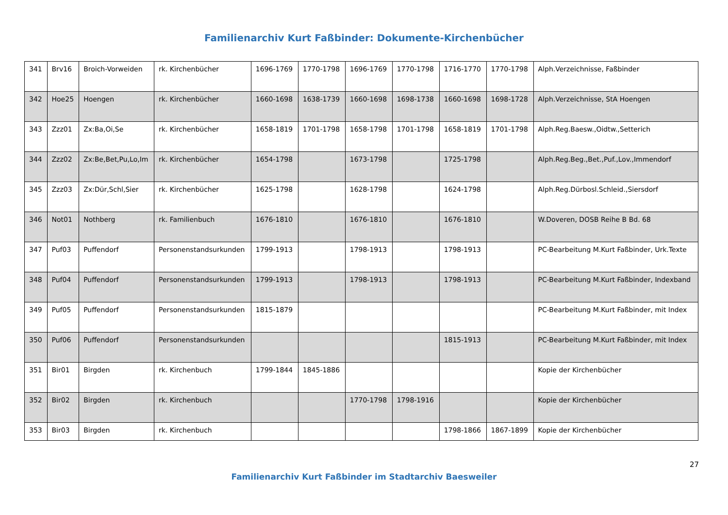Familienarchiv Kurt Faßbinder: Dokumente-Kirchenbücher
| 341 | Brv16 | Broich-Vorweiden | rk. Kirchenbücher | 1696-1769 | 1770-1798 | 1696-1769 | 1770-1798 | 1716-1770 | 1770-1798 | Alph.Verzeichnisse, Faßbinder |
| 342 | Hoe25 | Hoengen | rk. Kirchenbücher | 1660-1698 | 1638-1739 | 1660-1698 | 1698-1738 | 1660-1698 | 1698-1728 | Alph.Verzeichnisse, StA Hoengen |
| 343 | Zzz01 | Zx:Ba,Oi,Se | rk. Kirchenbücher | 1658-1819 | 1701-1798 | 1658-1798 | 1701-1798 | 1658-1819 | 1701-1798 | Alph.Reg.Baesw.,Oidtw.,Setterich |
| 344 | Zzz02 | Zx:Be,Bet,Pu,Lo,Im | rk. Kirchenbücher | 1654-1798 | | 1673-1798 | | 1725-1798 | | Alph.Reg.Beg.,Bet.,Puf.,Lov.,Immendorf |
| 345 | Zzz03 | Zx:Dür,Schl,Sier | rk. Kirchenbücher | 1625-1798 | | 1628-1798 | | 1624-1798 | | Alph.Reg.Dürbosl.Schleid.,Siersdorf |
| 346 | Not01 | Nothberg | rk. Familienbuch | 1676-1810 | | 1676-1810 | | 1676-1810 | | W.Doveren, DOSB Reihe B Bd. 68 |
| 347 | Puf03 | Puffendorf | Personenstandsurkunden | 1799-1913 | | 1798-1913 | | 1798-1913 | | PC-Bearbeitung M.Kurt Faßbinder, Urk.Texte |
| 348 | Puf04 | Puffendorf | Personenstandsurkunden | 1799-1913 | | 1798-1913 | | 1798-1913 | | PC-Bearbeitung M.Kurt Faßbinder, Indexband |
| 349 | Puf05 | Puffendorf | Personenstandsurkunden | 1815-1879 | | | | | | PC-Bearbeitung M.Kurt Faßbinder, mit Index |
| 350 | Puf06 | Puffendorf | Personenstandsurkunden | | | | | 1815-1913 | | PC-Bearbeitung M.Kurt Faßbinder, mit Index |
| 351 | Bir01 | Birgden | rk. Kirchenbuch | 1799-1844 | 1845-1886 | | | | | Kopie der Kirchenbücher |
| 352 | Bir02 | Birgden | rk. Kirchenbuch | | | 1770-1798 | 1798-1916 | | | Kopie der Kirchenbücher |
| 353 | Bir03 | Birgden | rk. Kirchenbuch | | | | | 1798-1866 | 1867-1899 | Kopie der Kirchenbücher |
27
Familienarchiv Kurt Faßbinder im Stadtarchiv Baesweiler